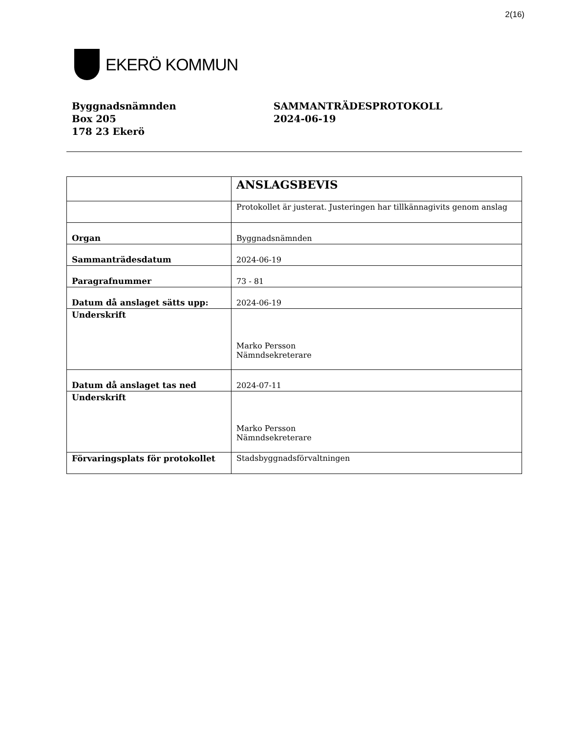2(16)
EKERÖ KOMMUN
Byggnadsnämnden
Box 205
178 23 Ekerö
SAMMANTRÄDESPROTOKOLL
2024-06-19
| | ANSLAGSBEVIS |
| | Protokollet är justerat. Justeringen har tillkännagivits genom anslag |
| Organ | Byggnadsnämnden |
| Sammanträdesdatum | 2024-06-19 |
| Paragrafnummer | 73 - 81 |
| Datum då anslaget sätts upp: | 2024-06-19 |
| Underskrift | Marko Persson Nämndsekreterare |
| Datum då anslaget tas ned | 2024-07-11 |
| Underskrift | Marko Persson Nämndsekreterare |
| Förvaringsplats för protokollet | Stadsbyggnadsförvaltningen |